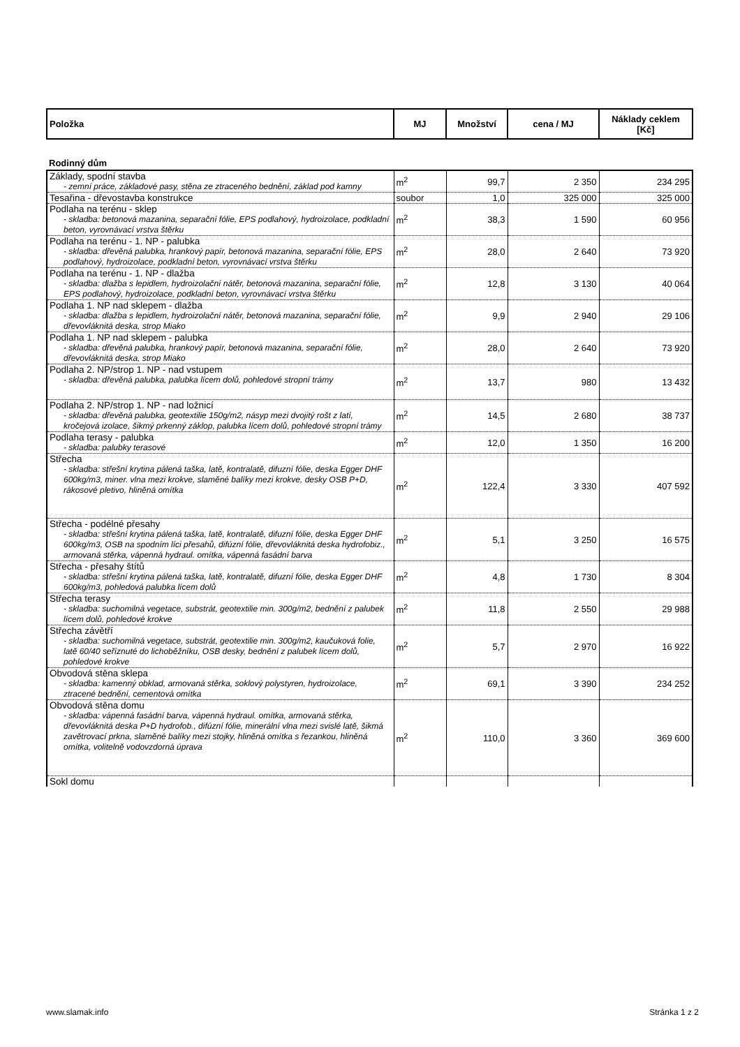| Položka | MJ | Množství | cena / MJ | Náklady ceklem [Kč] |
| --- | --- | --- | --- | --- |
Rodinný dům
| Základy, spodní stavba - zemní práce, základové pasy, stěna ze ztraceného bednění, základ pod kamny | m<sup>2</sup> | 99,7 | 2 350 | 234 295 |
| Tesařina - dřevostavba konstrukce | soubor | 1,0 | 325 000 | 325 000 |
| Podlaha na terénu - sklep - skladba: betonová mazanina, separační fólie, EPS podlahový, hydroizolace, podkladní beton, vyrovnávací vrstva štěrku | m<sup>2</sup> | 38,3 | 1 590 | 60 956 |
| Podlaha na terénu - 1. NP - palubka - skladba: dřevěná palubka, hrankový papír, betonová mazanina, separační fólie, EPS podlahový, hydroizolace, podkladní beton, vyrovnávací vrstva štěrku | m<sup>2</sup> | 28,0 | 2 640 | 73 920 |
| Podlaha na terénu - 1. NP - dlažba - skladba: dlažba s lepidlem, hydroizolační nátěr, betonová mazanina, separační fólie, EPS podlahový, hydroizolace, podkladní beton, vyrovnávací vrstva štěrku | m<sup>2</sup> | 12,8 | 3 130 | 40 064 |
| Podlaha 1. NP nad sklepem - dlažba - skladba: dlažba s lepidlem, hydroizolační nátěr, betonová mazanina, separační fólie, dřevovláknitá deska, strop Miako | m<sup>2</sup> | 9,9 | 2 940 | 29 106 |
| Podlaha 1. NP nad sklepem - palubka - skladba: dřevěná palubka, hrankový papír, betonová mazanina, separační fólie, dřevovláknitá deska, strop Miako | m<sup>2</sup> | 28,0 | 2 640 | 73 920 |
| Podlaha 2. NP/strop 1. NP - nad vstupem - skladba: dřevěná palubka, palubka lícem dolů, pohledové stropní trámy | m<sup>2</sup> | 13,7 | 980 | 13 432 |
| Podlaha 2. NP/strop 1. NP - nad ložnicí - skladba: dřevěná palubka, geotextilie 150g/m2, násyp mezi dvojitý rošt z latí, kročejová izolace, šikmý prkenný záklop, palubka lícem dolů, pohledové stropní trámy | m<sup>2</sup> | 14,5 | 2 680 | 38 737 |
| Podlaha terasy - palubka - skladba: palubky terasové | m<sup>2</sup> | 12,0 | 1 350 | 16 200 |
| Střecha - skladba: střešní krytina pálená taška, latě, kontralatě, difuzní fólie, deska Egger DHF 600kg/m3, miner. vlna mezi krokve, slaměné balíky mezi krokve, desky OSB P+D, rákosové pletivo, hliněná omítka | m<sup>2</sup> | 122,4 | 3 330 | 407 592 |
| Střecha - podélné přesahy - skladba: střešní krytina pálená taška, latě, kontralatě, difuzní fólie, deska Egger DHF 600kg/m3, OSB na spodním líci přesahů, difúzní fólie, dřevovláknitá deska hydrofobiz., armovaná stěrka, vápenná hydraul. omítka, vápenná fasádní barva | m<sup>2</sup> | 5,1 | 3 250 | 16 575 |
| Střecha - přesahy štítů - skladba: střešní krytina pálená taška, latě, kontralatě, difuzní fólie, deska Egger DHF 600kg/m3, pohledová palubka lícem dolů | m<sup>2</sup> | 4,8 | 1 730 | 8 304 |
| Střecha terasy - skladba: suchomilná vegetace, substrát, geotextilie min. 300g/m2, bednění z palubek lícem dolů, pohledové krokve | m<sup>2</sup> | 11,8 | 2 550 | 29 988 |
| Střecha závětří - skladba: suchomilná vegetace, substrát, geotextilie min. 300g/m2, kaučuková folie, latě 60/40 seříznuté do lichoběžníku, OSB desky, bednění z palubek lícem dolů, pohledové krokve | m<sup>2</sup> | 5,7 | 2 970 | 16 922 |
| Obvodová stěna sklepa - skladba: kamenný obklad, armovaná stěrka, soklový polystyren, hydroizolace, ztracené bednění, cementová omítka | m<sup>2</sup> | 69,1 | 3 390 | 234 252 |
| Obvodová stěna domu - skladba: vápenná fasádní barva, vápenná hydraul. omítka, armovaná stěrka, dřevovláknitá deska P+D hydrofob., difúzní fólie, minerální vlna mezi svislé latě, šikmá zavětrovací prkna, slaměné balíky mezi stojky, hliněná omítka s řezankou, hliněná omítka, volitelně vodovzdorná úprava | m<sup>2</sup> | 110,0 | 3 360 | 369 600 |
| Sokl domu | | | | |
www.slamak.info Stránka 1 z 2